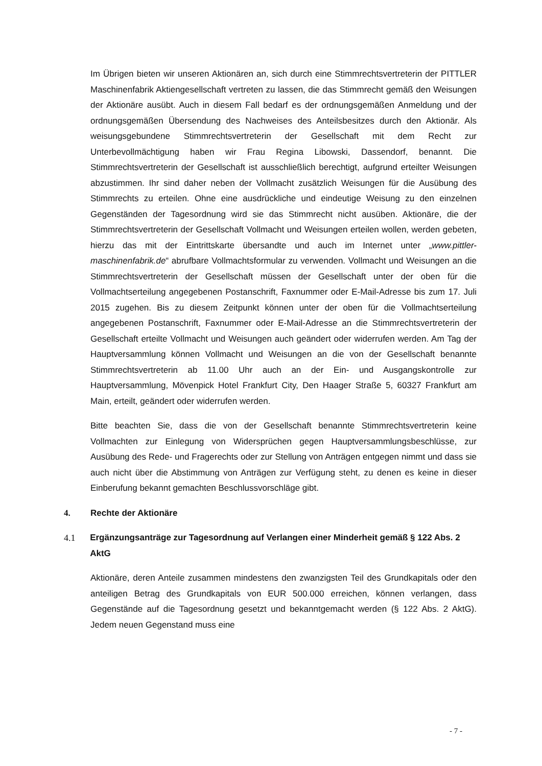Im Übrigen bieten wir unseren Aktionären an, sich durch eine Stimmrechtsvertreterin der PITTLER Maschinenfabrik Aktiengesellschaft vertreten zu lassen, die das Stimmrecht gemäß den Weisungen der Aktionäre ausübt. Auch in diesem Fall bedarf es der ordnungsgemäßen Anmeldung und der ordnungsgemäßen Übersendung des Nachweises des Anteilsbesitzes durch den Aktionär. Als weisungsgebundene Stimmrechtsvertreterin der Gesellschaft mit dem Recht zur Unterbevollmächtigung haben wir Frau Regina Libowski, Dassendorf, benannt. Die Stimmrechtsvertreterin der Gesellschaft ist ausschließlich berechtigt, aufgrund erteilter Weisungen abzustimmen. Ihr sind daher neben der Vollmacht zusätzlich Weisungen für die Ausübung des Stimmrechts zu erteilen. Ohne eine ausdrückliche und eindeutige Weisung zu den einzelnen Gegenständen der Tagesordnung wird sie das Stimmrecht nicht ausüben. Aktionäre, die der Stimmrechtsvertreterin der Gesellschaft Vollmacht und Weisungen erteilen wollen, werden gebeten, hierzu das mit der Eintrittskarte übersandte und auch im Internet unter „www.pittler-maschinenfabrik.de“ abrufbare Vollmachtsformular zu verwenden. Vollmacht und Weisungen an die Stimmrechtsvertreterin der Gesellschaft müssen der Gesellschaft unter der oben für die Vollmachtserteilung angegebenen Postanschrift, Faxnummer oder E-Mail-Adresse bis zum 17. Juli 2015 zugehen. Bis zu diesem Zeitpunkt können unter der oben für die Vollmachtserteilung angegebenen Postanschrift, Faxnummer oder E-Mail-Adresse an die Stimmrechtsvertreterin der Gesellschaft erteilte Vollmacht und Weisungen auch geändert oder widerrufen werden. Am Tag der Hauptversammlung können Vollmacht und Weisungen an die von der Gesellschaft benannte Stimmrechtsvertreterin ab 11.00 Uhr auch an der Ein- und Ausgangskontrolle zur Hauptversammlung, Mövenpick Hotel Frankfurt City, Den Haager Straße 5, 60327 Frankfurt am Main, erteilt, geändert oder widerrufen werden.
Bitte beachten Sie, dass die von der Gesellschaft benannte Stimmrechtsvertreterin keine Vollmachten zur Einlegung von Widersprüchen gegen Hauptversammlungsbeschlüsse, zur Ausübung des Rede- und Fragerechts oder zur Stellung von Anträgen entgegen nimmt und dass sie auch nicht über die Abstimmung von Anträgen zur Verfügung steht, zu denen es keine in dieser Einberufung bekannt gemachten Beschlussvorschläge gibt.
4. Rechte der Aktionäre
4.1 Ergänzungsanträge zur Tagesordnung auf Verlangen einer Minderheit gemäß § 122 Abs. 2 AktG
Aktionäre, deren Anteile zusammen mindestens den zwanzigsten Teil des Grundkapitals oder den anteiligen Betrag des Grundkapitals von EUR 500.000 erreichen, können verlangen, dass Gegenstände auf die Tagesordnung gesetzt und bekanntgemacht werden (§ 122 Abs. 2 AktG). Jedem neuen Gegenstand muss eine
- 7 -